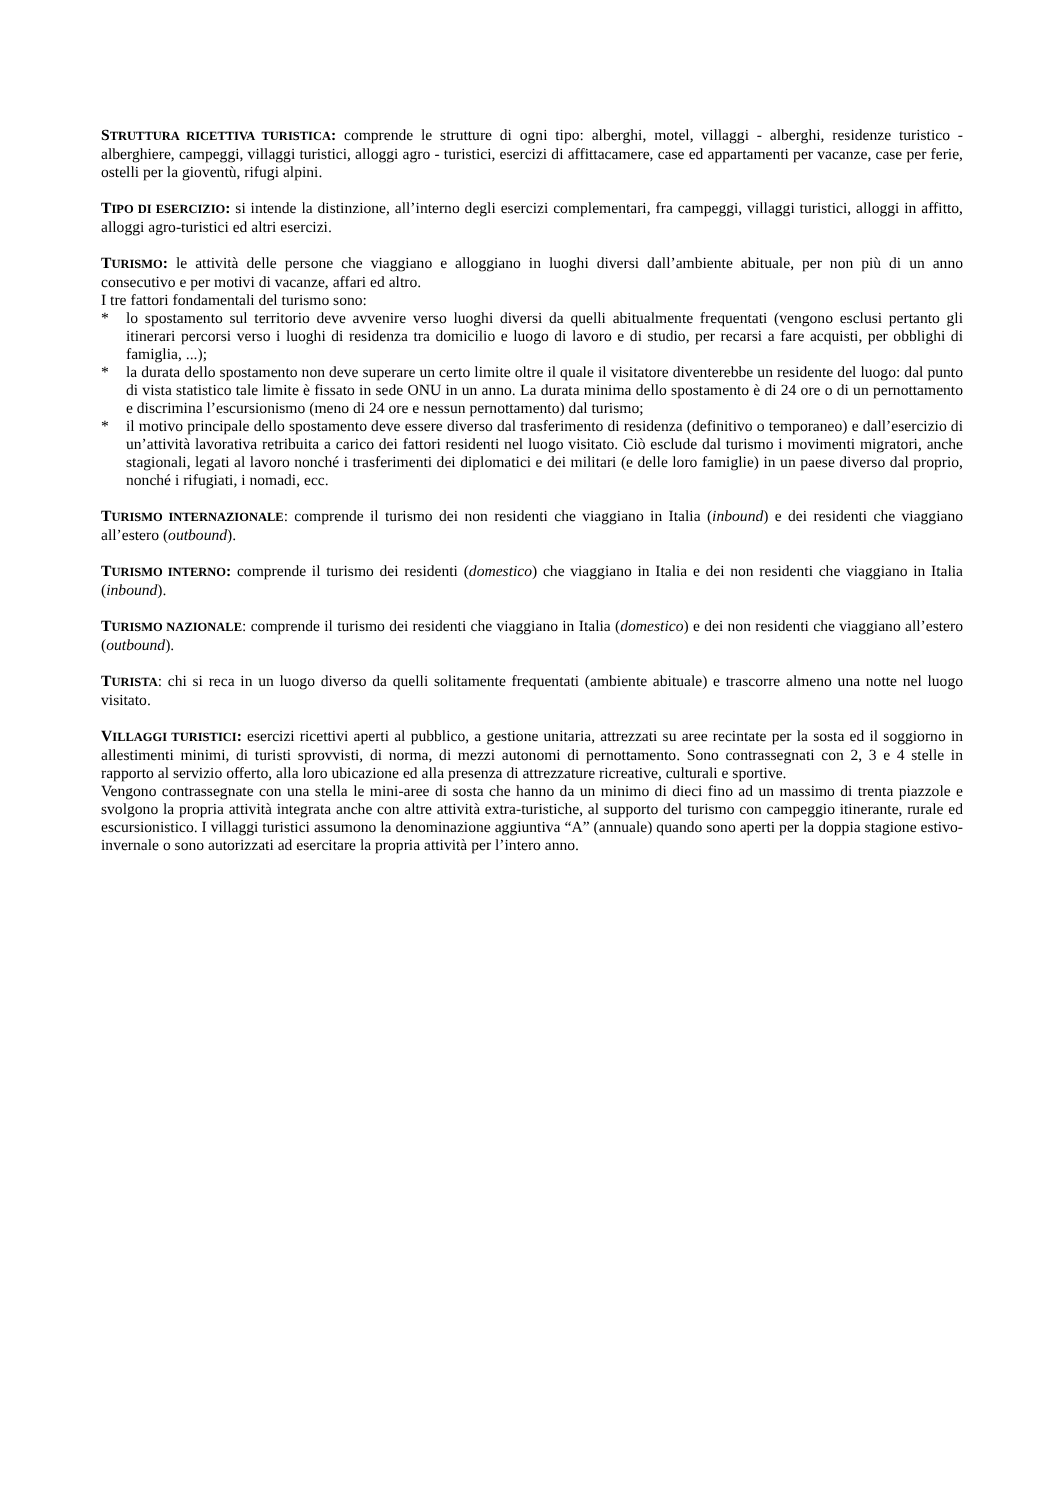STRUTTURA RICETTIVA TURISTICA: comprende le strutture di ogni tipo: alberghi, motel, villaggi - alberghi, residenze turistico - alberghiere, campeggi, villaggi turistici, alloggi agro - turistici, esercizi di affittacamere, case ed appartamenti per vacanze, case per ferie, ostelli per la gioventù, rifugi alpini.
TIPO DI ESERCIZIO: si intende la distinzione, all’interno degli esercizi complementari, fra campeggi, villaggi turistici, alloggi in affitto, alloggi agro-turistici ed altri esercizi.
TURISMO: le attività delle persone che viaggiano e alloggiano in luoghi diversi dall’ambiente abituale, per non più di un anno consecutivo e per motivi di vacanze, affari ed altro.
I tre fattori fondamentali del turismo sono:
* lo spostamento sul territorio deve avvenire verso luoghi diversi da quelli abitualmente frequentati (vengono esclusi pertanto gli itinerari percorsi verso i luoghi di residenza tra domicilio e luogo di lavoro e di studio, per recarsi a fare acquisti, per obblighi di famiglia, ...);
* la durata dello spostamento non deve superare un certo limite oltre il quale il visitatore diventerebbe un residente del luogo: dal punto di vista statistico tale limite è fissato in sede ONU in un anno. La durata minima dello spostamento è di 24 ore o di un pernottamento e discrimina l’escursionismo (meno di 24 ore e nessun pernottamento) dal turismo;
* il motivo principale dello spostamento deve essere diverso dal trasferimento di residenza (definitivo o temporaneo) e dall’esercizio di un’attività lavorativa retribuita a carico dei fattori residenti nel luogo visitato. Ciò esclude dal turismo i movimenti migratori, anche stagionali, legati al lavoro nonché i trasferimenti dei diplomatici e dei militari (e delle loro famiglie) in un paese diverso dal proprio, nonché i rifugiati, i nomadi, ecc.
TURISMO INTERNAZIONALE: comprende il turismo dei non residenti che viaggiano in Italia (inbound) e dei residenti che viaggiano all’estero (outbound).
TURISMO INTERNO: comprende il turismo dei residenti (domestico) che viaggiano in Italia e dei non residenti che viaggiano in Italia (inbound).
TURISMO NAZIONALE: comprende il turismo dei residenti che viaggiano in Italia (domestico) e dei non residenti che viaggiano all’estero (outbound).
TURISTA: chi si reca in un luogo diverso da quelli solitamente frequentati (ambiente abituale) e trascorre almeno una notte nel luogo visitato.
VILLAGGI TURISTICI: esercizi ricettivi aperti al pubblico, a gestione unitaria, attrezzati su aree recintate per la sosta ed il soggiorno in allestimenti minimi, di turisti sprovvisti, di norma, di mezzi autonomi di pernottamento. Sono contrassegnati con 2, 3 e 4 stelle in rapporto al servizio offerto, alla loro ubicazione ed alla presenza di attrezzature ricreative, culturali e sportive.
Vengono contrassegnate con una stella le mini-aree di sosta che hanno da un minimo di dieci fino ad un massimo di trenta piazzole e svolgono la propria attività integrata anche con altre attività extra-turistiche, al supporto del turismo con campeggio itinerante, rurale ed escursionistico. I villaggi turistici assumono la denominazione aggiuntiva “A” (annuale) quando sono aperti per la doppia stagione estivo-invernale o sono autorizzati ad esercitare la propria attività per l’intero anno.